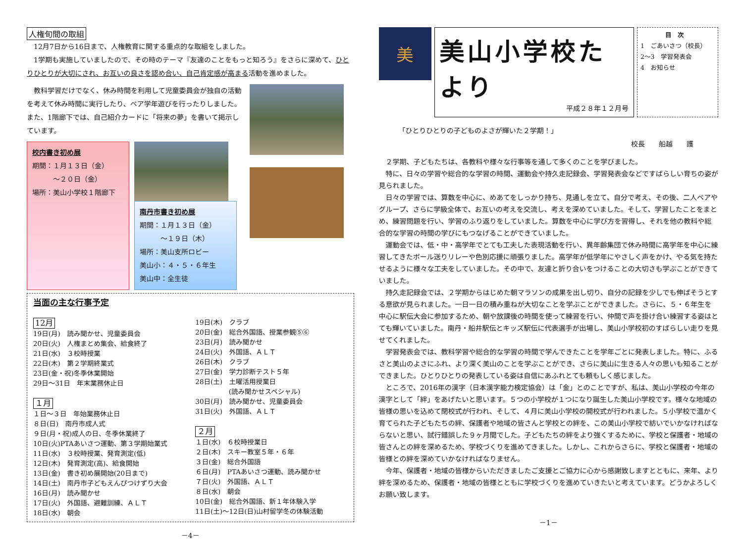人権旬間の取組
　12月7日から16日まで、人権教育に関する重点的な取組をしました。
　1学期も実施していましたので、その時のテーマ『友達のことをもっと知ろう』をさらに深めて、ひとりひとりが大切にされ、お互いの良さを認め合い、自己肯定感が高まる活動を進めました。
　教科学習だけでなく、休み時間を利用して児童委員会が独自の活動を考えて休み時間に実行したり、ペア学年遊びを行ったりしました。また、1階廊下では、自己紹介カードに「将来の夢」を書いて掲示しています。
校内書き初め展
期間：１月１３日（金）
　　　～２０日（金）
場所：美山小学校１階廊下
南丹市書き初め展
期間：１月１３日（金）
　　　～１９日（木）
場所：美山支所ロビー
美山小：４・５・６年生
美山中：全生徒
当面の主な行事予定
12月
19日(月)　読み聞かせ、児童委員会
20日(火)　人権まとめ集会、給食終了
21日(水)　３校時授業
22日(木)　第２学期終業式
23日(金・祝)冬季休業開始
29日～31日　年末業務休止日
１月
１日～３日　年始業務休止日
８日(日)　南丹市成人式
９日(月・祝)成人の日、冬季休業終了
10日(火)PTAあいさつ運動、第３学期始業式
11日(水)　３校時授業、発育測定(低)
12日(木)　発育測定(高)、給食開始
13日(金)　書き初め展開始(20日まで)
14日(土)　南丹市子どもえんぴつけずり大会
16日(月)　読み聞かせ
17日(火)　外国語、避難訓練、ＡＬＴ
18日(水)　朝会
19日(木)　クラブ
20日(金)　総合外国語、授業参観⑤⑥
23日(月)　読み聞かせ
24日(火)　外国語、ＡＬＴ
26日(木)　クラブ
27日(金)　学力診断テスト５年
28日(土)　土曜活用授業日
　　　　　(読み聞かせスペシャル)
30日(月)　読み聞かせ、児童委員会
31日(火)　外国語、ＡＬＴ
２月
１日(水)　６校時授業日
２日(木)　スキー教室５年・６年
３日(金)　総合外国語
６日(月)　PTAあいさつ運動、読み聞かせ
７日(火)　外国語、ＡＬＴ
８日(水)　朝会
10日(金)　総合外国語、新１年体験入学
11日(土)～12日(日)山村留学冬の体験活動
－4－
美
美山小学校たより
平成２８年１２月号
目　次
1　ごあいさつ（校長）
2～3　学習発表会
4　お知らせ
「ひとりひとりの子どものよさが輝いた２学期！」
校長　　船越　　護
　２学期、子どもたちは、各教科や様々な行事等を通して多くのことを学びました。
　特に、日々の学習や総合的な学習の時間、運動会や持久走記録会、学習発表会などですばらしい育ちの姿が見られました。
　日々の学習では、算数を中心に、めあてをしっかり持ち、見通しを立て、自分で考え、その後、二人ペアやグループ、さらに学級全体で、お互いの考えを交流し、考えを深めていました。そして、学習したことをまとめ、練習問題を行い、学習のふり返りをしていました。算数を中心に学び方を習得し、それを他の教科や総合的な学習の時間の学びにもつなげることができていました。
　運動会では、低・中・高学年でとても工夫した表現活動を行い、異年齢集団で休み時間に高学年を中心に練習してきたボール送りリレーや色別応援に頑張りました。高学年が低学年にやさしく声をかけ、やる気を持たせるように様々な工夫をしていました。その中で、友達と折り合いをつけることの大切さも学ぶことができていました。
　持久走記録会では、２学期からはじめた朝マラソンの成果を出し切り、自分の記録を少しでも伸ばそうとする意欲が見られました。一日一日の積み重ねが大切なことを学ぶことができました。さらに、５・６年生を中心に駅伝大会に参加するため、朝や放課後の時間を使って練習を行い、仲間で声を掛け合い練習する姿はとても輝いていました。南丹・船井駅伝とキッズ駅伝に代表選手が出場し、美山小学校初のすばらしい走りを見せてくれました。
　学習発表会では、教科学習や総合的な学習の時間で学んできたことを学年ごとに発表しました。特に、ふるさと美山のよさにふれ、より深く美山のことを学ぶことができ、さらに美山に生きる人々の思いも知ることができました。ひとりひとりの発表している姿は自信にあふれとても頼もしく感じました。
　ところで、2016年の漢字（日本漢字能力検定協会）は「金」とのことですが、私は、美山小学校の今年の漢字として「絆」をあげたいと思います。５つの小学校が１つになり誕生した美山小学校です。様々な地域の皆様の思いを込めて閉校式が行われ、そして、４月に美山小学校の開校式が行われました。５小学校で温かく育てられた子どもたちの絆、保護者や地域の皆さんと学校との絆を、この美山小学校で紡いでいかなければならないと思い、試行錯誤した９ヶ月間でした。子どもたちの絆をより強くするために、学校と保護者・地域の皆さんとの絆を深めるため、学校づくりを進めてきました。しかし、これからさらに、学校と保護者・地域の皆様との絆を深めていかなければなりません。
　今年、保護者・地域の皆様からいただきましたご支援とご協力に心から感謝致しますとともに、来年、より絆を深めるため、保護者・地域の皆様とともに学校づくりを進めていきたいと考えています。どうかよろしくお願い致します。
－1－